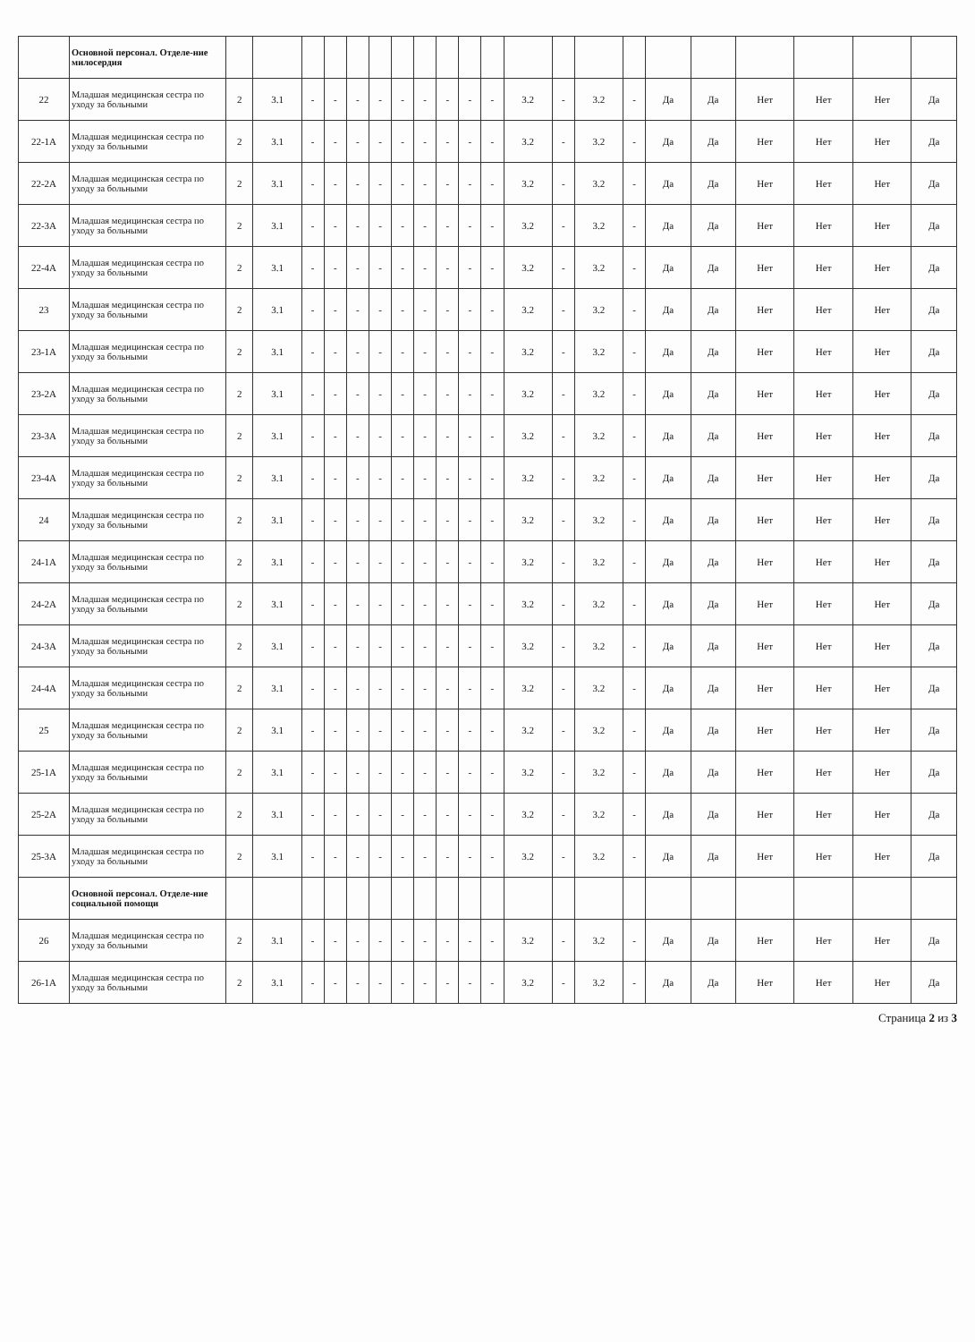| | Основной персонал. Отделе-ние милосердия | | | | | | | | | | | | | | | | | | | | | |
| 22 | Младшая медицинская сестра по уходу за больными | 2 | 3.1 | - | - | - | - | - | - | - | - | - | 3.2 | - | 3.2 | - | Да | Да | Нет | Нет | Нет | Да |
| 22-1А | Младшая медицинская сестра по уходу за больными | 2 | 3.1 | - | - | - | - | - | - | - | - | - | 3.2 | - | 3.2 | - | Да | Да | Нет | Нет | Нет | Да |
| 22-2А | Младшая медицинская сестра по уходу за больными | 2 | 3.1 | - | - | - | - | - | - | - | - | - | 3.2 | - | 3.2 | - | Да | Да | Нет | Нет | Нет | Да |
| 22-3А | Младшая медицинская сестра по уходу за больными | 2 | 3.1 | - | - | - | - | - | - | - | - | - | 3.2 | - | 3.2 | - | Да | Да | Нет | Нет | Нет | Да |
| 22-4А | Младшая медицинская сестра по уходу за больными | 2 | 3.1 | - | - | - | - | - | - | - | - | - | 3.2 | - | 3.2 | - | Да | Да | Нет | Нет | Нет | Да |
| 23 | Младшая медицинская сестра по уходу за больными | 2 | 3.1 | - | - | - | - | - | - | - | - | - | 3.2 | - | 3.2 | - | Да | Да | Нет | Нет | Нет | Да |
| 23-1А | Младшая медицинская сестра по уходу за больными | 2 | 3.1 | - | - | - | - | - | - | - | - | - | 3.2 | - | 3.2 | - | Да | Да | Нет | Нет | Нет | Да |
| 23-2А | Младшая медицинская сестра по уходу за больными | 2 | 3.1 | - | - | - | - | - | - | - | - | - | 3.2 | - | 3.2 | - | Да | Да | Нет | Нет | Нет | Да |
| 23-3А | Младшая медицинская сестра по уходу за больными | 2 | 3.1 | - | - | - | - | - | - | - | - | - | 3.2 | - | 3.2 | - | Да | Да | Нет | Нет | Нет | Да |
| 23-4А | Младшая медицинская сестра по уходу за больными | 2 | 3.1 | - | - | - | - | - | - | - | - | - | 3.2 | - | 3.2 | - | Да | Да | Нет | Нет | Нет | Да |
| 24 | Младшая медицинская сестра по уходу за больными | 2 | 3.1 | - | - | - | - | - | - | - | - | - | 3.2 | - | 3.2 | - | Да | Да | Нет | Нет | Нет | Да |
| 24-1А | Младшая медицинская сестра по уходу за больными | 2 | 3.1 | - | - | - | - | - | - | - | - | - | 3.2 | - | 3.2 | - | Да | Да | Нет | Нет | Нет | Да |
| 24-2А | Младшая медицинская сестра по уходу за больными | 2 | 3.1 | - | - | - | - | - | - | - | - | - | 3.2 | - | 3.2 | - | Да | Да | Нет | Нет | Нет | Да |
| 24-3А | Младшая медицинская сестра по уходу за больными | 2 | 3.1 | - | - | - | - | - | - | - | - | - | 3.2 | - | 3.2 | - | Да | Да | Нет | Нет | Нет | Да |
| 24-4А | Младшая медицинская сестра по уходу за больными | 2 | 3.1 | - | - | - | - | - | - | - | - | - | 3.2 | - | 3.2 | - | Да | Да | Нет | Нет | Нет | Да |
| 25 | Младшая медицинская сестра по уходу за больными | 2 | 3.1 | - | - | - | - | - | - | - | - | - | 3.2 | - | 3.2 | - | Да | Да | Нет | Нет | Нет | Да |
| 25-1А | Младшая медицинская сестра по уходу за больными | 2 | 3.1 | - | - | - | - | - | - | - | - | - | 3.2 | - | 3.2 | - | Да | Да | Нет | Нет | Нет | Да |
| 25-2А | Младшая медицинская сестра по уходу за больными | 2 | 3.1 | - | - | - | - | - | - | - | - | - | 3.2 | - | 3.2 | - | Да | Да | Нет | Нет | Нет | Да |
| 25-3А | Младшая медицинская сестра по уходу за больными | 2 | 3.1 | - | - | - | - | - | - | - | - | - | 3.2 | - | 3.2 | - | Да | Да | Нет | Нет | Нет | Да |
| | Основной персонал. Отделе-ние социальной помощи | | | | | | | | | | | | | | | | | | | | | |
| 26 | Младшая медицинская сестра по уходу за больными | 2 | 3.1 | - | - | - | - | - | - | - | - | - | 3.2 | - | 3.2 | - | Да | Да | Нет | Нет | Нет | Да |
| 26-1А | Младшая медицинская сестра по уходу за больными | 2 | 3.1 | - | - | - | - | - | - | - | - | - | 3.2 | - | 3.2 | - | Да | Да | Нет | Нет | Нет | Да |
Страница 2 из 3